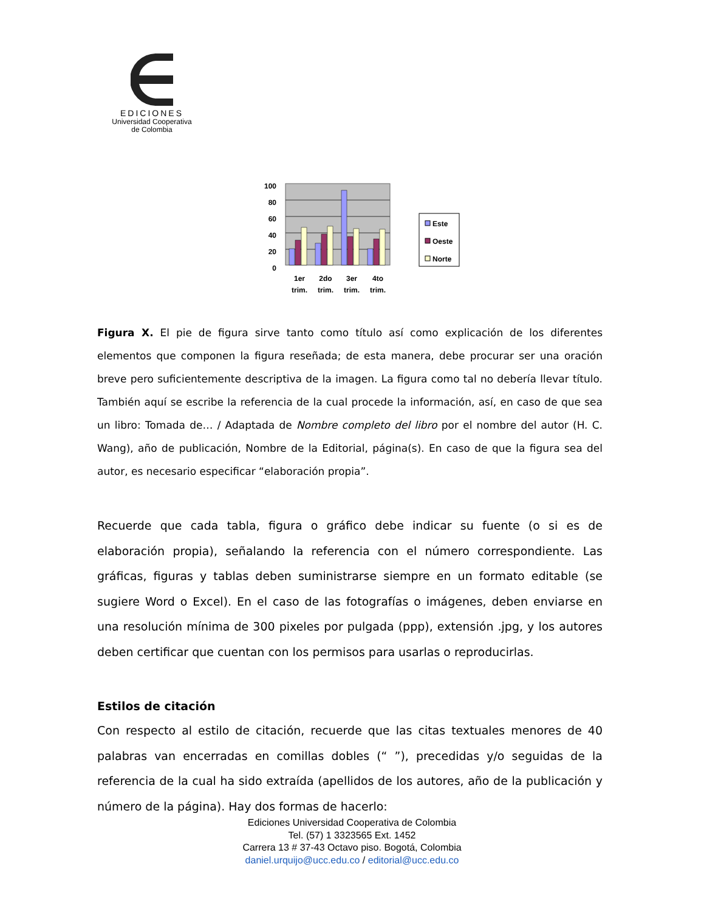EDICIONES
Universidad Cooperativa
de Colombia
100
80
60
40
20
0
1er
trim.
2do
trim.
3er
trim.
4to
trim.
Este
Oeste
Norte
Figura X. El pie de figura sirve tanto como título así como explicación de los diferentes elementos que componen la figura reseñada; de esta manera, debe procurar ser una oración breve pero suficientemente descriptiva de la imagen. La figura como tal no debería llevar título. También aquí se escribe la referencia de la cual procede la información, así, en caso de que sea un libro: Tomada de… / Adaptada de Nombre completo del libro por el nombre del autor (H. C. Wang), año de publicación, Nombre de la Editorial, página(s). En caso de que la figura sea del autor, es necesario especificar “elaboración propia”.
Recuerde que cada tabla, figura o gráfico debe indicar su fuente (o si es de elaboración propia), señalando la referencia con el número correspondiente. Las gráficas, figuras y tablas deben suministrarse siempre en un formato editable (se sugiere Word o Excel). En el caso de las fotografías o imágenes, deben enviarse en una resolución mínima de 300 pixeles por pulgada (ppp), extensión .jpg, y los autores deben certificar que cuentan con los permisos para usarlas o reproducirlas.
Estilos de citación
Con respecto al estilo de citación, recuerde que las citas textuales menores de 40 palabras van encerradas en comillas dobles (“ ”), precedidas y/o seguidas de la referencia de la cual ha sido extraída (apellidos de los autores, año de la publicación y número de la página). Hay dos formas de hacerlo:
Ediciones Universidad Cooperativa de Colombia
Tel. (57) 1 3323565 Ext. 1452
Carrera 13 # 37-43 Octavo piso. Bogotá, Colombia
daniel.urquijo@ucc.edu.co / editorial@ucc.edu.co